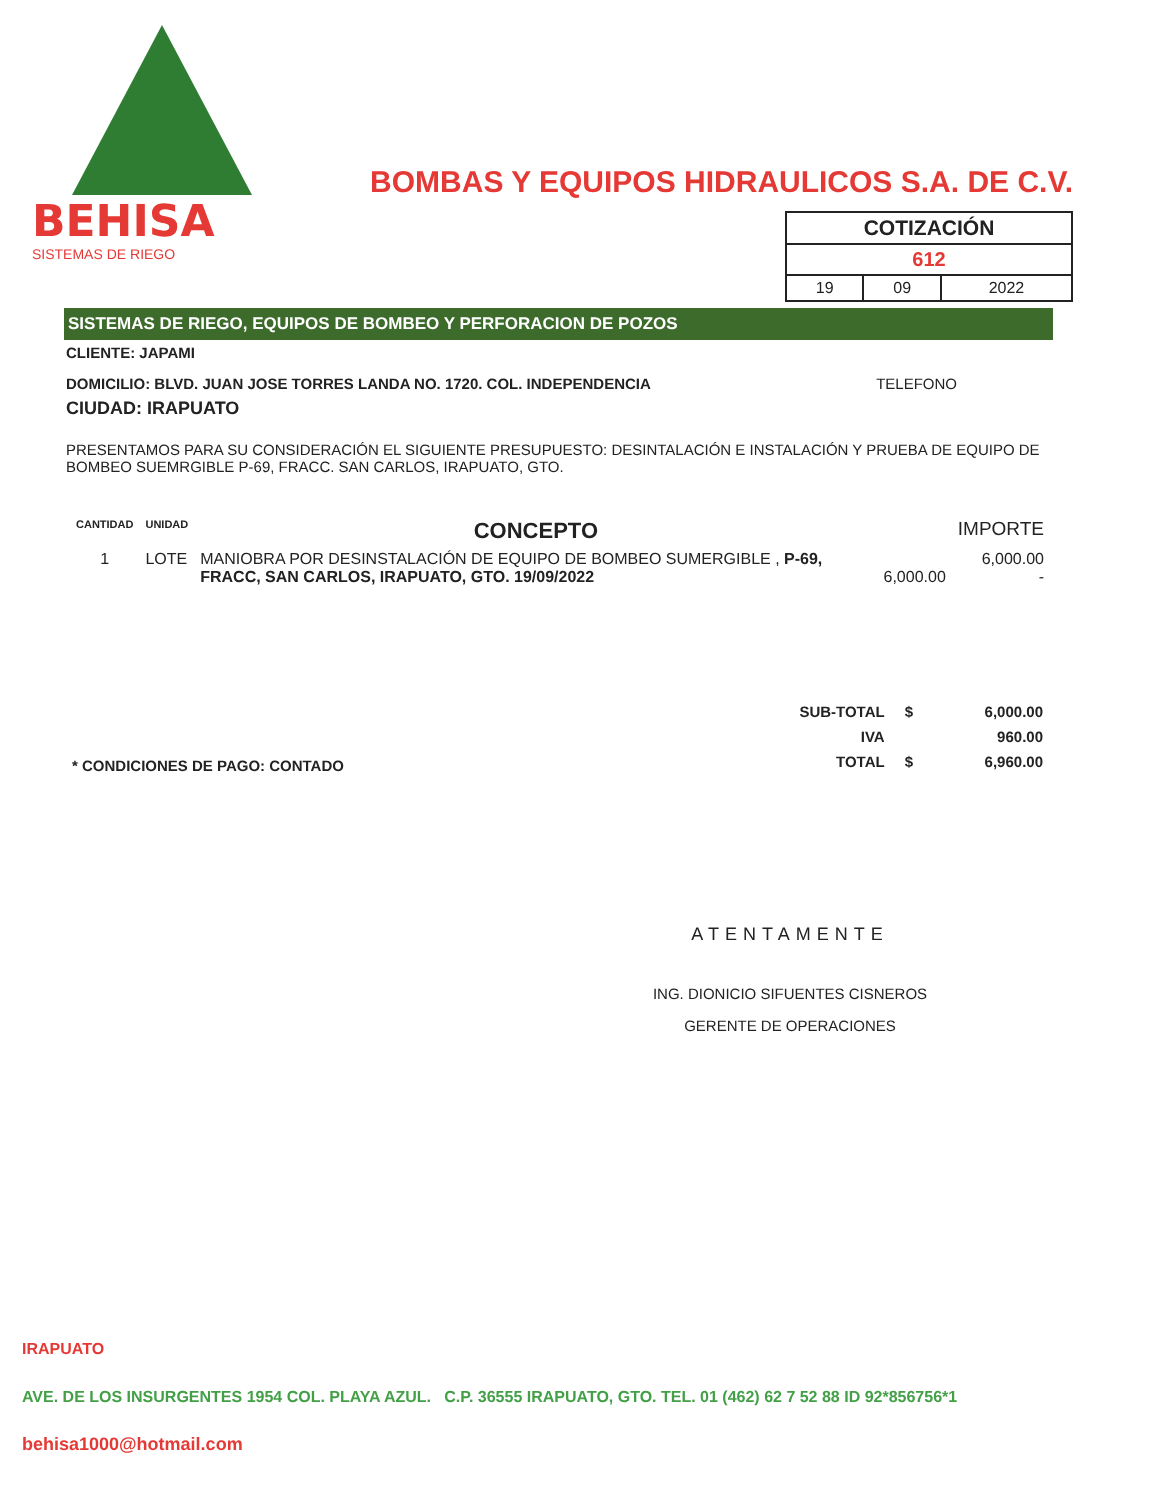BEHISA
SISTEMAS DE RIEGO
BOMBAS Y EQUIPOS HIDRAULICOS S.A. DE C.V.
| COTIZACIÓN | | |
| 612 | | |
| 19 | 09 | 2022 |
SISTEMAS DE RIEGO, EQUIPOS DE BOMBEO Y PERFORACION DE POZOS
CLIENTE: JAPAMI
DOMICILIO: BLVD. JUAN JOSE TORRES LANDA NO. 1720. COL. INDEPENDENCIA TELEFONO
CIUDAD: IRAPUATO
PRESENTAMOS PARA SU CONSIDERACIÓN EL SIGUIENTE PRESUPUESTO: DESINTALACIÓN E INSTALACIÓN Y PRUEBA DE EQUIPO DE BOMBEO SUEMRGIBLE P-69, FRACC. SAN CARLOS, IRAPUATO, GTO.
| CANTIDAD | UNIDAD | CONCEPTO | | IMPORTE |
| --- | --- | --- | --- | --- |
| 1 | LOTE | MANIOBRA POR DESINSTALACIÓN DE EQUIPO DE BOMBEO SUMERGIBLE , P-69, FRACC, SAN CARLOS, IRAPUATO, GTO. 19/09/2022 | 6,000.00 | 6,000.00 - |
* CONDICIONES DE PAGO: CONTADO
| SUB-TOTAL | $ | 6,000.00 |
| IVA | | 960.00 |
| TOTAL | $ | 6,960.00 |
ATENTAMENTE
ING. DIONICIO SIFUENTES CISNEROS
GERENTE DE OPERACIONES
IRAPUATO
AVE. DE LOS INSURGENTES 1954 COL. PLAYA AZUL. C.P. 36555 IRAPUATO, GTO. TEL. 01 (462) 62 7 52 88 ID 92*856756*1
behisa1000@hotmail.com